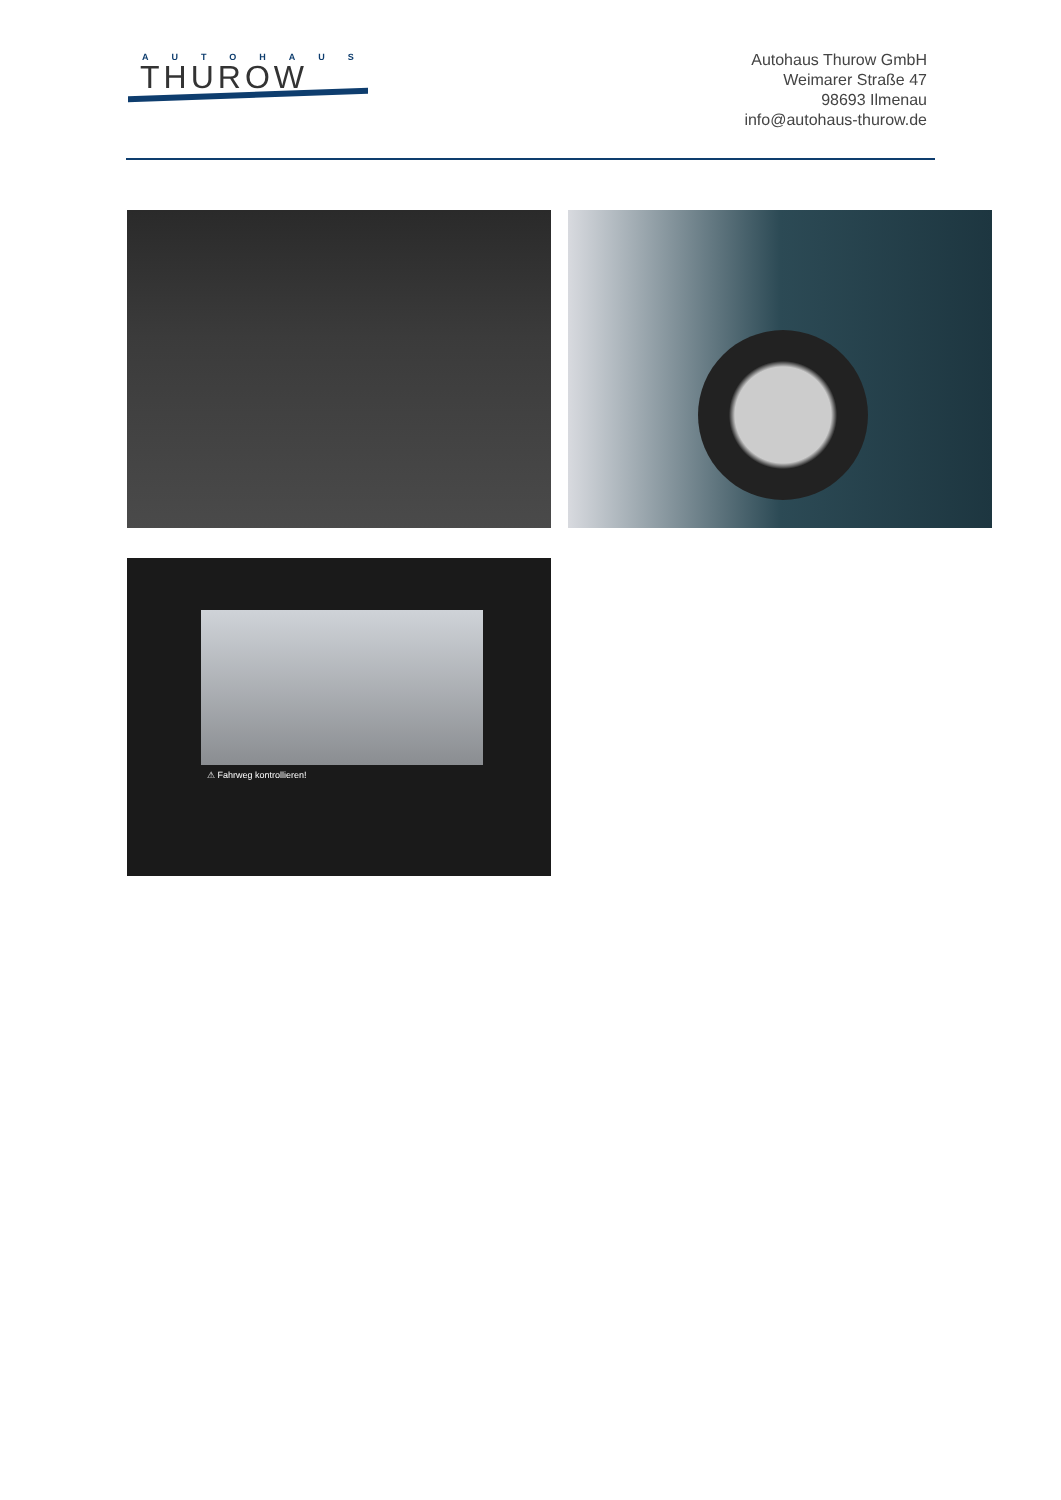AUTOHAUS
THUROW
Autohaus Thurow GmbH
Weimarer Straße 47
98693 Ilmenau
info@autohaus-thurow.de
⚠ Fahrweg kontrollieren!